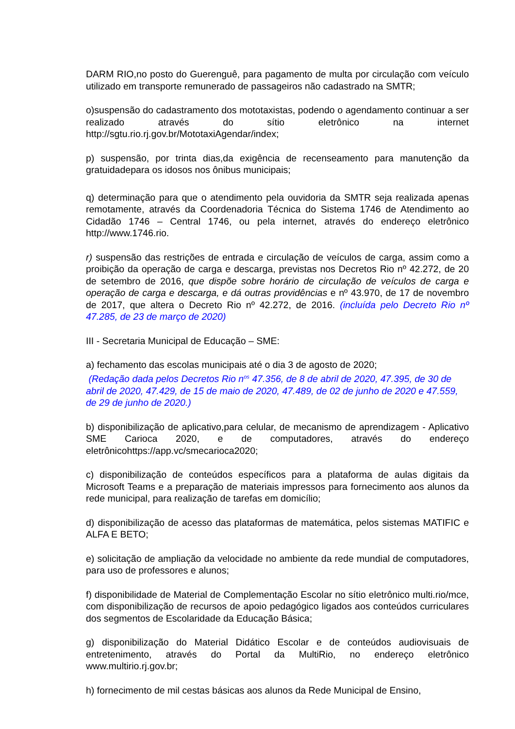DARM RIO,no posto do Guerenguê, para pagamento de multa por circulação com veículo utilizado em transporte remunerado de passageiros não cadastrado na SMTR;
o)suspensão do cadastramento dos mototaxistas, podendo o agendamento continuar a ser realizado através do sítio eletrônico na internet http://sgtu.rio.rj.gov.br/MototaxiAgendar/index;
p) suspensão, por trinta dias,da exigência de recenseamento para manutenção da gratuidadepara os idosos nos ônibus municipais;
q) determinação para que o atendimento pela ouvidoria da SMTR seja realizada apenas remotamente, através da Coordenadoria Técnica do Sistema 1746 de Atendimento ao Cidadão 1746 – Central 1746, ou pela internet, através do endereço eletrônico http://www.1746.rio.
r) suspensão das restrições de entrada e circulação de veículos de carga, assim como a proibição da operação de carga e descarga, previstas nos Decretos Rio nº 42.272, de 20 de setembro de 2016, que dispõe sobre horário de circulação de veículos de carga e operação de carga e descarga, e dá outras providências e nº 43.970, de 17 de novembro de 2017, que altera o Decreto Rio nº 42.272, de 2016. (incluída pelo Decreto Rio nº 47.285, de 23 de março de 2020)
III - Secretaria Municipal de Educação – SME:
a) fechamento das escolas municipais até o dia 3 de agosto de 2020;
(Redação dada pelos Decretos Rio n<sup>os</sup> 47.356, de 8 de abril de 2020, 47.395, de 30 de abril de 2020, 47.429, de 15 de maio de 2020, 47.489, de 02 de junho de 2020 e 47.559, de 29 de junho de 2020.)
b) disponibilização de aplicativo,para celular, de mecanismo de aprendizagem - Aplicativo SME Carioca 2020, e de computadores, através do endereço eletrônicohttps://app.vc/smecarioca2020;
c) disponibilização de conteúdos específicos para a plataforma de aulas digitais da Microsoft Teams e a preparação de materiais impressos para fornecimento aos alunos da rede municipal, para realização de tarefas em domicílio;
d) disponibilização de acesso das plataformas de matemática, pelos sistemas MATIFIC e ALFA E BETO;
e) solicitação de ampliação da velocidade no ambiente da rede mundial de computadores, para uso de professores e alunos;
f) disponibilidade de Material de Complementação Escolar no sítio eletrônico multi.rio/mce, com disponibilização de recursos de apoio pedagógico ligados aos conteúdos curriculares dos segmentos de Escolaridade da Educação Básica;
g) disponibilização do Material Didático Escolar e de conteúdos audiovisuais de entretenimento, através do Portal da MultiRio, no endereço eletrônico www.multirio.rj.gov.br;
h) fornecimento de mil cestas básicas aos alunos da Rede Municipal de Ensino,